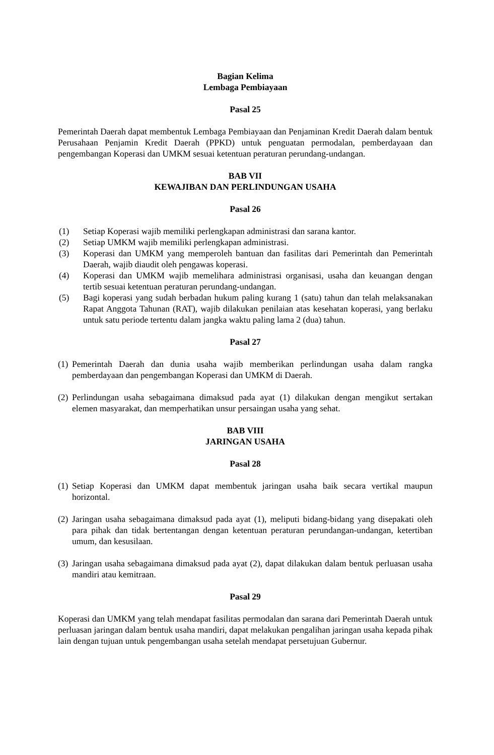Bagian Kelima
Lembaga Pembiayaan
Pasal 25
Pemerintah Daerah dapat membentuk Lembaga Pembiayaan dan Penjaminan Kredit Daerah dalam bentuk Perusahaan Penjamin Kredit Daerah (PPKD) untuk penguatan permodalan, pemberdayaan dan pengembangan Koperasi dan UMKM sesuai ketentuan peraturan perundang-undangan.
BAB VII
KEWAJIBAN DAN PERLINDUNGAN USAHA
Pasal 26
(1) Setiap Koperasi wajib memiliki perlengkapan administrasi dan sarana kantor.
(2) Setiap UMKM wajib memiliki perlengkapan administrasi.
(3) Koperasi dan UMKM yang memperoleh bantuan dan fasilitas dari Pemerintah dan Pemerintah Daerah, wajib diaudit oleh pengawas koperasi.
(4) Koperasi dan UMKM wajib memelihara administrasi organisasi, usaha dan keuangan dengan tertib sesuai ketentuan peraturan perundang-undangan.
(5) Bagi koperasi yang sudah berbadan hukum paling kurang 1 (satu) tahun dan telah melaksanakan Rapat Anggota Tahunan (RAT), wajib dilakukan penilaian atas kesehatan koperasi, yang berlaku untuk satu periode tertentu dalam jangka waktu paling lama 2 (dua) tahun.
Pasal 27
(1) Pemerintah Daerah dan dunia usaha wajib memberikan perlindungan usaha dalam rangka pemberdayaan dan pengembangan Koperasi dan UMKM di Daerah.
(2) Perlindungan usaha sebagaimana dimaksud pada ayat (1) dilakukan dengan mengikut sertakan elemen masyarakat, dan memperhatikan unsur persaingan usaha yang sehat.
BAB VIII
JARINGAN USAHA
Pasal 28
(1) Setiap Koperasi dan UMKM dapat membentuk jaringan usaha baik secara vertikal maupun horizontal.
(2) Jaringan usaha sebagaimana dimaksud pada ayat (1), meliputi bidang-bidang yang disepakati oleh para pihak dan tidak bertentangan dengan ketentuan peraturan perundangan-undangan, ketertiban umum, dan kesusilaan.
(3) Jaringan usaha sebagaimana dimaksud pada ayat (2), dapat dilakukan dalam bentuk perluasan usaha mandiri atau kemitraan.
Pasal 29
Koperasi dan UMKM yang telah mendapat fasilitas permodalan dan sarana dari Pemerintah Daerah untuk perluasan jaringan dalam bentuk usaha mandiri, dapat melakukan pengalihan jaringan usaha kepada pihak lain dengan tujuan untuk pengembangan usaha setelah mendapat persetujuan Gubernur.